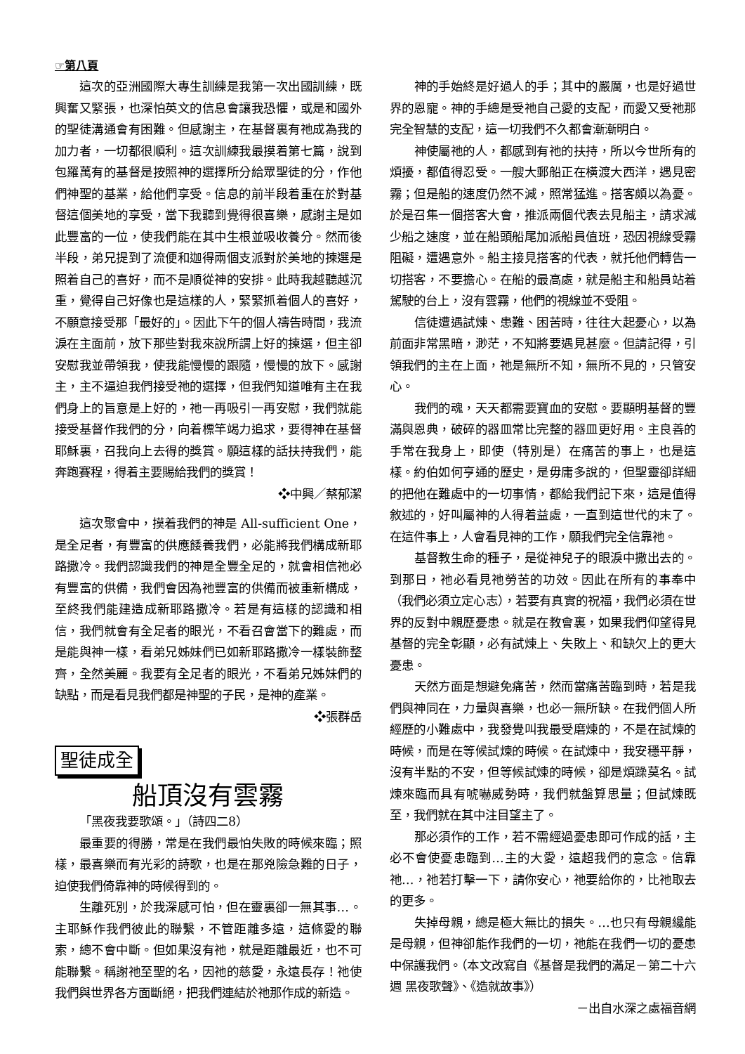☞第八頁
這次的亞洲國際大專生訓練是我第一次出國訓練，既興奮又緊張，也深怕英文的信息會讓我恐懼，或是和國外的聖徒溝通會有困難。但感謝主，在基督裏有祂成為我的加力者，一切都很順利。這次訓練我最摸着第七篇，說到包羅萬有的基督是按照神的選擇所分給眾聖徒的分，作他們神聖的基業，給他們享受。信息的前半段着重在於對基督這個美地的享受，當下我聽到覺得很喜樂，感謝主是如此豐富的一位，使我們能在其中生根並吸收養分。然而後半段，弟兄提到了流便和迦得兩個支派對於美地的揀選是照着自己的喜好，而不是順從神的安排。此時我越聽越沉重，覺得自己好像也是這樣的人，緊緊抓着個人的喜好，不願意接受那「最好的」。因此下午的個人禱告時間，我流淚在主面前，放下那些對我來說所謂上好的揀選，但主卻安慰我並帶領我，使我能慢慢的跟隨，慢慢的放下。感謝主，主不逼迫我們接受祂的選擇，但我們知道唯有主在我們身上的旨意是上好的，祂一再吸引一再安慰，我們就能接受基督作我們的分，向着標竿竭力追求，要得神在基督耶穌裏，召我向上去得的獎賞。願這樣的話扶持我們，能奔跑賽程，得着主要賜給我們的獎賞！
❖中興／蔡郁潔
這次聚會中，摸着我們的神是 All-sufficient One，是全足者，有豐富的供應餧養我們，必能將我們構成新耶路撒冷。我們認識我們的神是全豐全足的，就會相信祂必有豐富的供備，我們會因為祂豐富的供備而被重新構成，至終我們能建造成新耶路撒冷。若是有這樣的認識和相信，我們就會有全足者的眼光，不看召會當下的難處，而是能與神一樣，看弟兄姊妹們已如新耶路撒冷一樣裝飾整齊，全然美麗。我要有全足者的眼光，不看弟兄姊妹們的缺點，而是看見我們都是神聖的子民，是神的產業。
❖張群岳
聖徒成全
船頂沒有雲霧
「黑夜我要歌頌。」（詩四二8）
最重要的得勝，常是在我們最怕失敗的時候來臨；照樣，最喜樂而有光彩的詩歌，也是在那兇險急難的日子，迫使我們倚靠神的時候得到的。
生離死別，於我深感可怕，但在靈裏卻一無其事…。主耶穌作我們彼此的聯繫，不管距離多遠，這條愛的聯索，總不會中斷。但如果沒有祂，就是距離最近，也不可能聯繫。稱謝祂至聖的名，因祂的慈愛，永遠長存！祂使我們與世界各方面斷絕，把我們連結於祂那作成的新造。
神的手始終是好過人的手；其中的嚴厲，也是好過世界的恩寵。神的手總是受祂自己愛的支配，而愛又受祂那完全智慧的支配，這一切我們不久都會漸漸明白。
神使屬祂的人，都感到有祂的扶持，所以今世所有的煩擾，都值得忍受。一艘大郵船正在橫渡大西洋，遇見密霧；但是船的速度仍然不減，照常猛進。搭客頗以為憂。於是召集一個搭客大會，推派兩個代表去見船主，請求減少船之速度，並在船頭船尾加派船員值班，恐因視線受霧阻礙，遭遇意外。船主接見搭客的代表，就托他們轉告一切搭客，不要擔心。在船的最高處，就是船主和船員站着駕駛的台上，沒有雲霧，他們的視線並不受阻。
信徒遭遇試煉、患難、困苦時，往往大起憂心，以為前面非常黑暗，渺茫，不知將要遇見甚麼。但請記得，引領我們的主在上面，祂是無所不知，無所不見的，只管安心。
我們的魂，天天都需要寶血的安慰。要顯明基督的豐滿與恩典，破碎的器皿常比完整的器皿更好用。主良善的手常在我身上，即使（特別是）在痛苦的事上，也是這樣。約伯如何亨通的歷史，是毋庸多說的，但聖靈卻詳細的把他在難處中的一切事情，都給我們記下來，這是值得敘述的，好叫屬神的人得着益處，一直到這世代的末了。在這件事上，人會看見神的工作，願我們完全信靠祂。
基督教生命的種子，是從神兒子的眼淚中撒出去的。到那日，祂必看見祂勞苦的功效。因此在所有的事奉中（我們必須立定心志），若要有真實的祝福，我們必須在世界的反對中親歷憂患。就是在教會裏，如果我們仰望得見基督的完全彰顯，必有試煉上、失敗上、和缺欠上的更大憂患。
天然方面是想避免痛苦，然而當痛苦臨到時，若是我們與神同在，力量與喜樂，也必一無所缺。在我們個人所經歷的小難處中，我發覺叫我最受磨煉的，不是在試煉的時候，而是在等候試煉的時候。在試煉中，我安穩平靜，沒有半點的不安，但等候試煉的時候，卻是煩躁莫名。試煉來臨而具有唬嚇威勢時，我們就盤算思量；但試煉既至，我們就在其中注目望主了。
那必須作的工作，若不需經過憂患即可作成的話，主必不會使憂患臨到…主的大愛，遠超我們的意念。信靠祂…，祂若打擊一下，請你安心，祂要給你的，比祂取去的更多。
失掉母親，總是極大無比的損失。…也只有母親纔能是母親，但神卻能作我們的一切，祂能在我們一切的憂患中保護我們。（本文改寫自《基督是我們的滿足－第二十六週 黑夜歌聲》、《造就故事》）
－出自水深之處福音網